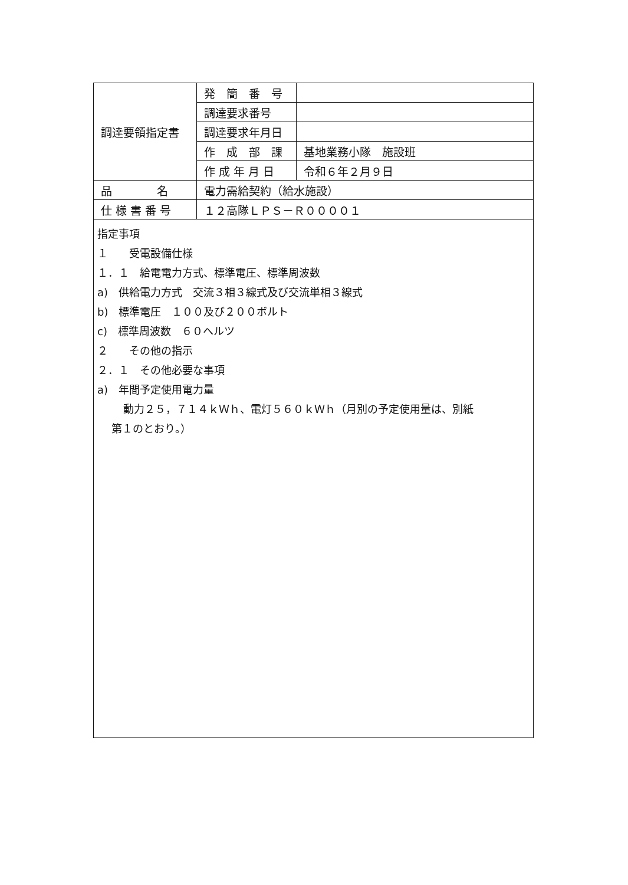| 調達要領指定書 | 発 簡 番 号 | |
| | 調達要求番号 | |
| | 調達要求年月日 | |
| | 作 成 部 課 | 基地業務小隊 施設班 |
| | 作 成 年 月 日 | 令和６年２月９日 |
| 品 名 | 電力需給契約（給水施設） | |
| 仕 様 書 番 号 | １２高隊ＬＰＳ－Ｒ００００１ | |
指定事項
１　　受電設備仕様
１．１　給電電力方式、標準電圧、標準周波数
a)　供給電力方式　交流３相３線式及び交流単相３線式
b)　標準電圧　１００及び２００ボルト
c)　標準周波数　６０ヘルツ
２　　その他の指示
２．１　その他必要な事項
a)　年間予定使用電力量
動力２５，７１４ｋＷｈ、電灯５６０ｋＷｈ（月別の予定使用量は、別紙
第１のとおり。）